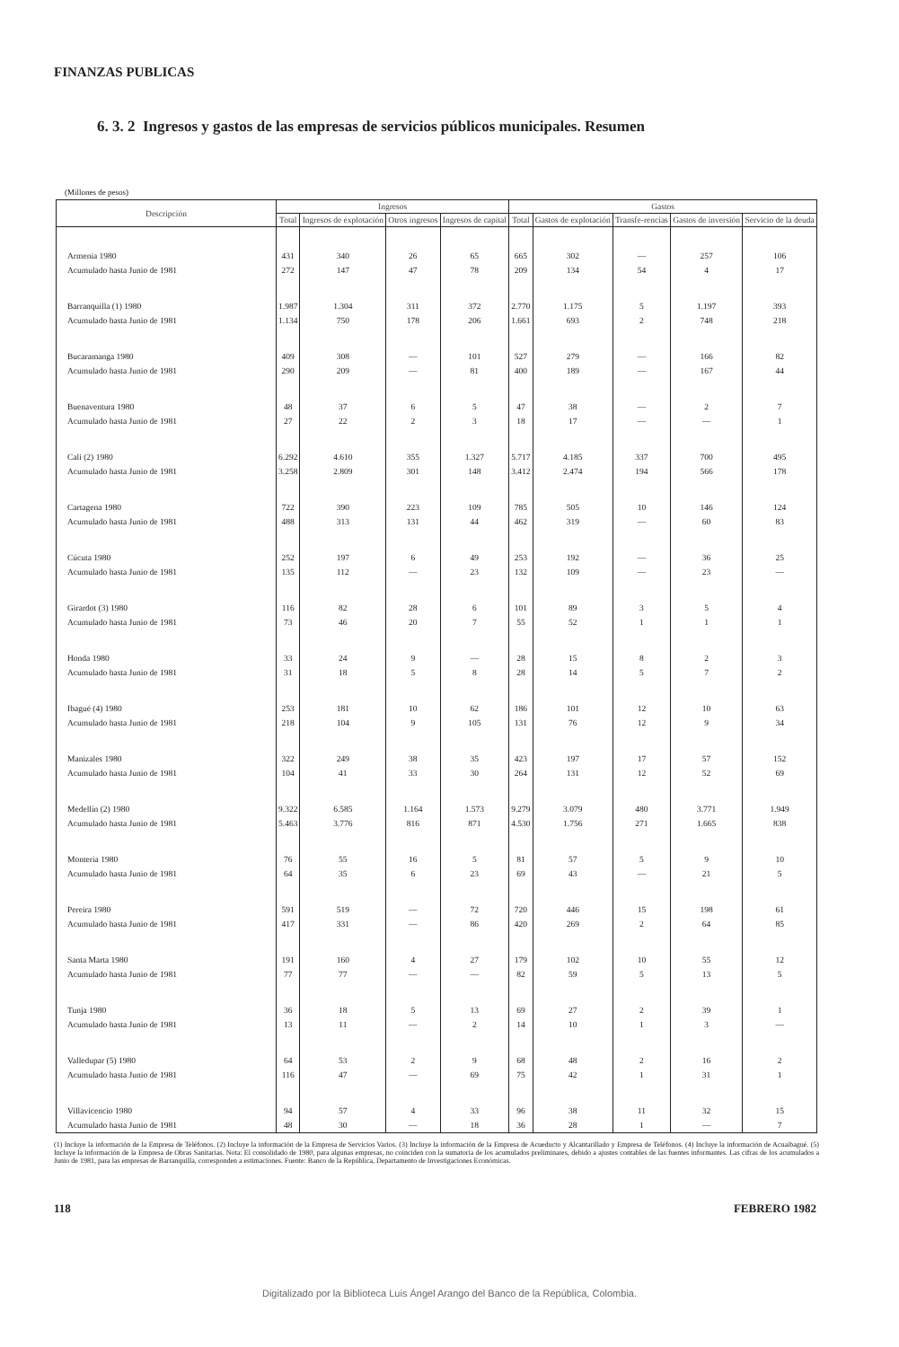FINANZAS PUBLICAS
6. 3. 2 Ingresos y gastos de las empresas de servicios públicos municipales. Resumen
(Millones de pesos)
| Descripción | Ingresos | | | | Gastos | | | | |
| --- | --- | --- | --- | --- | --- | --- | --- | --- | --- |
| | Total | Ingresos de explotación | Otros ingresos | Ingresos de capital | Total | Gastos de explotación | Transfe-rencias | Gastos de inversión | Servicio de la deuda |
| Armenia 1980 | 431 | 340 | 26 | 65 | 665 | 302 | — | 257 | 106 |
| Acumulado hasta Junio de 1981 | 272 | 147 | 47 | 78 | 209 | 134 | 54 | 4 | 17 |
| Barranquilla (1) 1980 | 1.987 | 1.304 | 311 | 372 | 2.770 | 1.175 | 5 | 1.197 | 393 |
| Acumulado hasta Junio de 1981 | 1.134 | 750 | 178 | 206 | 1.661 | 693 | 2 | 748 | 218 |
| Bucaramanga 1980 | 409 | 308 | — | 101 | 527 | 279 | — | 166 | 82 |
| Acumulado hasta Junio de 1981 | 290 | 209 | — | 81 | 400 | 189 | — | 167 | 44 |
| Buenaventura 1980 | 48 | 37 | 6 | 5 | 47 | 38 | — | 2 | 7 |
| Acumulado hasta Junio de 1981 | 27 | 22 | 2 | 3 | 18 | 17 | — | — | 1 |
| Cali (2) 1980 | 6.292 | 4.610 | 355 | 1.327 | 5.717 | 4.185 | 337 | 700 | 495 |
| Acumulado hasta Junio de 1981 | 3.258 | 2.809 | 301 | 148 | 3.412 | 2.474 | 194 | 566 | 178 |
| Cartagena 1980 | 722 | 390 | 223 | 109 | 785 | 505 | 10 | 146 | 124 |
| Acumulado hasta Junio de 1981 | 488 | 313 | 131 | 44 | 462 | 319 | — | 60 | 83 |
| Cúcuta 1980 | 252 | 197 | 6 | 49 | 253 | 192 | — | 36 | 25 |
| Acumulado hasta Junio de 1981 | 135 | 112 | — | 23 | 132 | 109 | — | 23 | — |
| Girardot (3) 1980 | 116 | 82 | 28 | 6 | 101 | 89 | 3 | 5 | 4 |
| Acumulado hasta Junio de 1981 | 73 | 46 | 20 | 7 | 55 | 52 | 1 | 1 | 1 |
| Honda 1980 | 33 | 24 | 9 | — | 28 | 15 | 8 | 2 | 3 |
| Acumulado hasta Junio de 1981 | 31 | 18 | 5 | 8 | 28 | 14 | 5 | 7 | 2 |
| Ibagué (4) 1980 | 253 | 181 | 10 | 62 | 186 | 101 | 12 | 10 | 63 |
| Acumulado hasta Junio de 1981 | 218 | 104 | 9 | 105 | 131 | 76 | 12 | 9 | 34 |
| Manizales 1980 | 322 | 249 | 38 | 35 | 423 | 197 | 17 | 57 | 152 |
| Acumulado hasta Junio de 1981 | 104 | 41 | 33 | 30 | 264 | 131 | 12 | 52 | 69 |
| Medellín (2) 1980 | 9.322 | 6.585 | 1.164 | 1.573 | 9.279 | 3.079 | 480 | 3.771 | 1.949 |
| Acumulado hasta Junio de 1981 | 5.463 | 3.776 | 816 | 871 | 4.530 | 1.756 | 271 | 1.665 | 838 |
| Montería 1980 | 76 | 55 | 16 | 5 | 81 | 57 | 5 | 9 | 10 |
| Acumulado hasta Junio de 1981 | 64 | 35 | 6 | 23 | 69 | 43 | — | 21 | 5 |
| Pereira 1980 | 591 | 519 | — | 72 | 720 | 446 | 15 | 198 | 61 |
| Acumulado hasta Junio de 1981 | 417 | 331 | — | 86 | 420 | 269 | 2 | 64 | 85 |
| Santa Marta 1980 | 191 | 160 | 4 | 27 | 179 | 102 | 10 | 55 | 12 |
| Acumulado hasta Junio de 1981 | 77 | 77 | — | — | 82 | 59 | 5 | 13 | 5 |
| Tunja 1980 | 36 | 18 | 5 | 13 | 69 | 27 | 2 | 39 | 1 |
| Acumulado hasta Junio de 1981 | 13 | 11 | — | 2 | 14 | 10 | 1 | 3 | — |
| Valledupar (5) 1980 | 64 | 53 | 2 | 9 | 68 | 48 | 2 | 16 | 2 |
| Acumulado hasta Junio de 1981 | 116 | 47 | — | 69 | 75 | 42 | 1 | 31 | 1 |
| Villavicencio 1980 | 94 | 57 | 4 | 33 | 96 | 38 | 11 | 32 | 15 |
| Acumulado hasta Junio de 1981 | 48 | 30 | — | 18 | 36 | 28 | 1 | — | 7 |
(1) Incluye la información de la Empresa de Teléfonos. (2) Incluye la información de la Empresa de Servicios Varios. (3) Incluye la información de la Empresa de Acueducto y Alcantarillado y Empresa de Teléfonos. (4) Incluye la información de Acuaibagué. (5) Incluye la información de la Empresa de Obras Sanitarias. Nota: El consolidado de 1980, para algunas empresas, no coinciden con la sumatoria de los acumulados preliminares, debido a ajustes contables de las fuentes informantes. Las cifras de los acumulados a Junio de 1981, para las empresas de Barranquilla, corresponden a estimaciones. Fuente: Banco de la República, Departamento de Investigaciones Económicas.
118 FEBRERO 1982
Digitalizado por la Biblioteca Luis Ángel Arango del Banco de la República, Colombia.